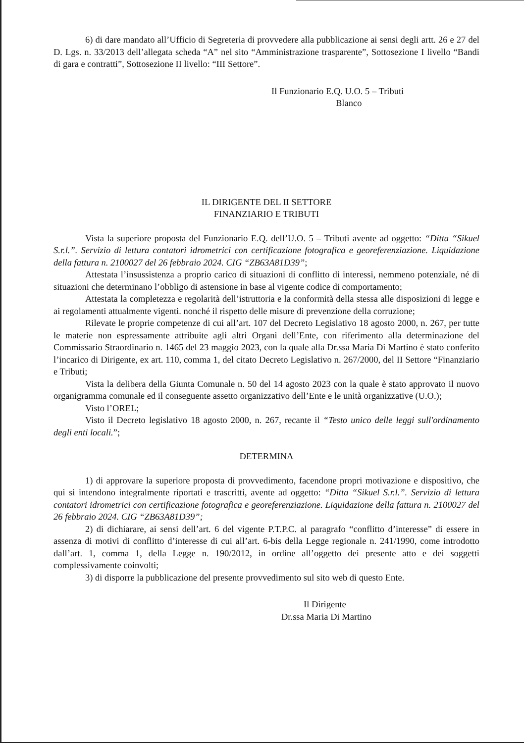6) di dare mandato all’Ufficio di Segreteria di provvedere alla pubblicazione ai sensi degli artt. 26 e 27 del D. Lgs. n. 33/2013 dell’allegata scheda “A” nel sito “Amministrazione trasparente”, Sottosezione I livello “Bandi di gara e contratti”, Sottosezione II livello: “III Settore”.
Il Funzionario E.Q. U.O. 5 – Tributi
Blanco
IL DIRIGENTE DEL II SETTORE
FINANZIARIO E TRIBUTI
Vista la superiore proposta del Funzionario E.Q. dell’U.O. 5 – Tributi avente ad oggetto: “Ditta “Sikuel S.r.l.”. Servizio di lettura contatori idrometrici con certificazione fotografica e georeferenziazione. Liquidazione della fattura n. 2100027 del 26 febbraio 2024. CIG “ZB63A81D39”;
Attestata l’insussistenza a proprio carico di situazioni di conflitto di interessi, nemmeno potenziale, né di situazioni che determinano l’obbligo di astensione in base al vigente codice di comportamento;
Attestata la completezza e regolarità dell’istruttoria e la conformità della stessa alle disposizioni di legge e ai regolamenti attualmente vigenti. nonché il rispetto delle misure di prevenzione della corruzione;
Rilevate le proprie competenze di cui all’art. 107 del Decreto Legislativo 18 agosto 2000, n. 267, per tutte le materie non espressamente attribuite agli altri Organi dell’Ente, con riferimento alla determinazione del Commissario Straordinario n. 1465 del 23 maggio 2023, con la quale alla Dr.ssa Maria Di Martino è stato conferito l’incarico di Dirigente, ex art. 110, comma 1, del citato Decreto Legislativo n. 267/2000, del II Settore “Finanziario e Tributi;
Vista la delibera della Giunta Comunale n. 50 del 14 agosto 2023 con la quale è stato approvato il nuovo organigramma comunale ed il conseguente assetto organizzativo dell’Ente e le unità organizzative (U.O.);
Visto l’OREL;
Visto il Decreto legislativo 18 agosto 2000, n. 267, recante il “Testo unico delle leggi sull'ordinamento degli enti locali.”;
DETERMINA
1) di approvare la superiore proposta di provvedimento, facendone propri motivazione e dispositivo, che qui si intendono integralmente riportati e trascritti, avente ad oggetto: “Ditta “Sikuel S.r.l.”. Servizio di lettura contatori idrometrici con certificazione fotografica e georeferenziazione. Liquidazione della fattura n. 2100027 del 26 febbraio 2024. CIG “ZB63A81D39”;
2) di dichiarare, ai sensi dell’art. 6 del vigente P.T.P.C. al paragrafo “conflitto d’interesse” di essere in assenza di motivi di conflitto d’interesse di cui all’art. 6-bis della Legge regionale n. 241/1990, come introdotto dall’art. 1, comma 1, della Legge n. 190/2012, in ordine all’oggetto dei presente atto e dei soggetti complessivamente coinvolti;
3) di disporre la pubblicazione del presente provvedimento sul sito web di questo Ente.
Il Dirigente
Dr.ssa Maria Di Martino